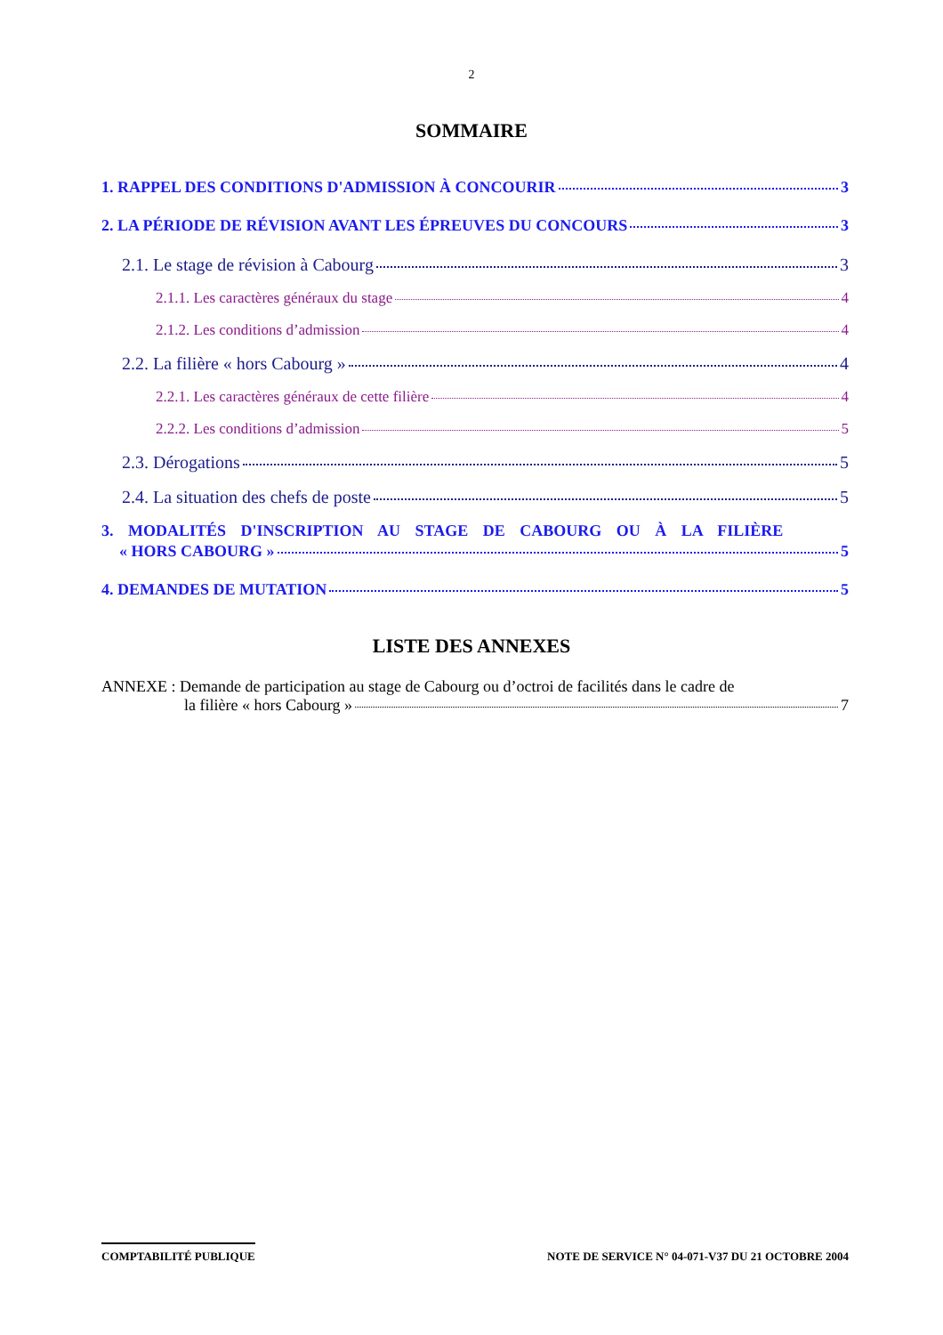2
SOMMAIRE
1. RAPPEL DES CONDITIONS D'ADMISSION À CONCOURIR 3
2. LA PÉRIODE DE RÉVISION AVANT LES ÉPREUVES DU CONCOURS 3
2.1. Le stage de révision à Cabourg 3
2.1.1. Les caractères généraux du stage 4
2.1.2. Les conditions d’admission 4
2.2. La filière « hors Cabourg » 4
2.2.1. Les caractères généraux de cette filière 4
2.2.2. Les conditions d’admission 5
2.3. Dérogations 5
2.4. La situation des chefs de poste 5
3. MODALITÉS D'INSCRIPTION AU STAGE DE CABOURG OU À LA FILIÈRE
« HORS CABOURG » 5
4. DEMANDES DE MUTATION 5
LISTE DES ANNEXES
ANNEXE : Demande de participation au stage de Cabourg ou d’octroi de facilités dans le cadre de
la filière « hors Cabourg » 7
COMPTABILITÉ PUBLIQUE NOTE DE SERVICE N° 04-071-V37 DU 21 OCTOBRE 2004